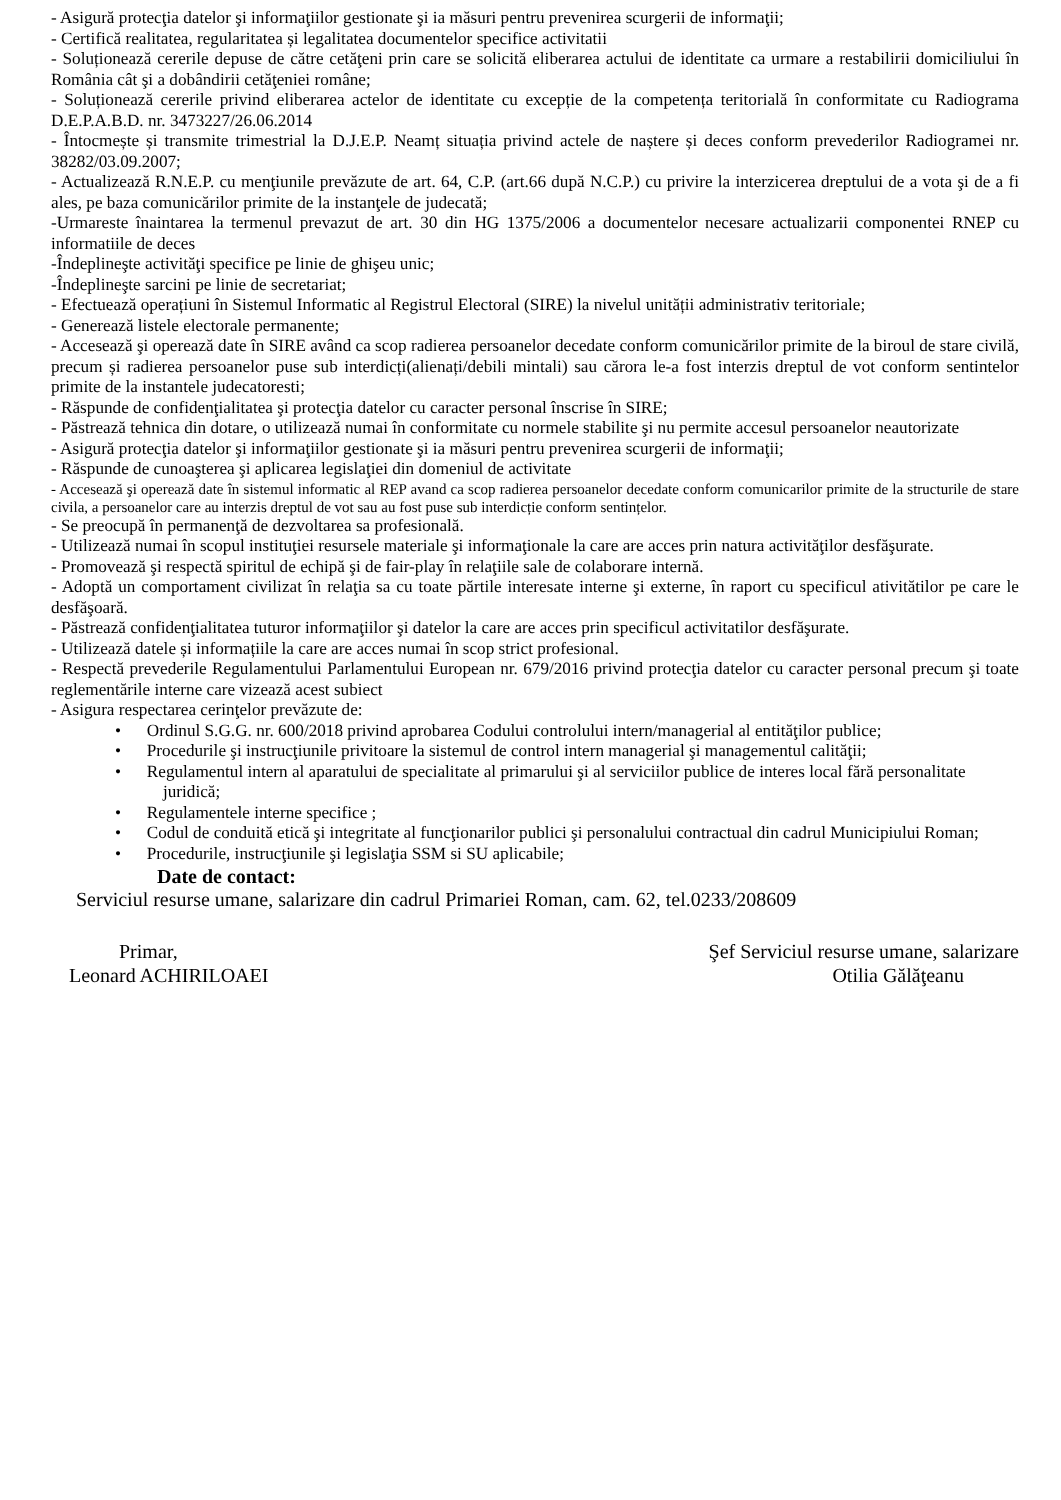- Asigură protecţia datelor şi informaţiilor gestionate şi ia măsuri pentru prevenirea scurgerii de informaţii;
- Certifică realitatea, regularitatea și legalitatea documentelor specifice activitatii
- Soluționează cererile depuse de către cetăţeni prin care se solicită eliberarea actului de identitate ca urmare a restabilirii domiciliului în România cât şi a dobândirii cetăţeniei române;
- Soluționează cererile privind eliberarea actelor de identitate cu excepție de la competența teritorială în conformitate cu Radiograma D.E.P.A.B.D. nr. 3473227/26.06.2014
- Întocmește și transmite trimestrial la D.J.E.P. Neamț situația privind actele de naștere și deces conform prevederilor Radiogramei nr. 38282/03.09.2007;
- Actualizează R.N.E.P. cu menţiunile prevăzute de art. 64, C.P. (art.66 după N.C.P.) cu privire la interzicerea dreptului de a vota şi de a fi ales, pe baza comunicărilor primite de la instanţele de judecată;
-Urmareste înaintarea la termenul prevazut de art. 30 din HG 1375/2006 a documentelor necesare actualizarii componentei RNEP cu informatiile de deces
-Îndeplineşte activităţi specifice pe linie de ghişeu unic;
-Îndeplineşte sarcini pe linie de secretariat;
- Efectuează operațiuni în Sistemul Informatic al Registrul Electoral (SIRE) la nivelul unității administrativ teritoriale;
- Generează listele electorale permanente;
- Accesează şi operează date în SIRE având ca scop radierea persoanelor decedate conform comunicărilor primite de la biroul de stare civilă, precum și radierea persoanelor puse sub interdicți(alienați/debili mintali) sau cărora le-a fost interzis dreptul de vot conform sentintelor primite de la instantele judecatoresti;
- Răspunde de confidenţialitatea şi protecţia datelor cu caracter personal înscrise în SIRE;
- Păstrează tehnica din dotare, o utilizează numai în conformitate cu normele stabilite şi nu permite accesul persoanelor neautorizate
- Asigură protecţia datelor şi informaţiilor gestionate şi ia măsuri pentru prevenirea scurgerii de informaţii;
- Răspunde de cunoaşterea şi aplicarea legislaţiei din domeniul de activitate
- Accesează şi operează date în sistemul informatic al REP avand ca scop radierea persoanelor decedate conform comunicarilor primite de la structurile de stare civila, a persoanelor care au interzis dreptul de vot sau au fost puse sub interdicție conform sentințelor.
- Se preocupă în permanenţă de dezvoltarea sa profesională.
- Utilizează numai în scopul instituţiei resursele materiale şi informaţionale la care are acces prin natura activităţilor desfăşurate.
- Promovează şi respectă spiritul de echipă şi de fair-play în relaţiile sale de colaborare internă.
- Adoptă un comportament civilizat în relaţia sa cu toate părtile interesate interne şi externe, în raport cu specificul ativitătilor pe care le desfăşoară.
- Păstrează confidenţialitatea tuturor informaţiilor şi datelor la care are acces prin specificul activitatilor desfăşurate.
- Utilizează datele și informațiile la care are acces numai în scop strict profesional.
- Respectă prevederile Regulamentului Parlamentului European nr. 679/2016 privind protecţia datelor cu caracter personal precum şi toate reglementările interne care vizează acest subiect
- Asigura respectarea cerinţelor prevăzute de:
• Ordinul S.G.G. nr. 600/2018 privind aprobarea Codului controlului intern/managerial al entităţilor publice;
• Procedurile şi instrucţiunile privitoare la sistemul de control intern managerial şi managementul calităţii;
• Regulamentul intern al aparatului de specialitate al primarului şi al serviciilor publice de interes local fără personalitate juridică;
• Regulamentele interne specifice ;
• Codul de conduită etică şi integritate al funcţionarilor publici şi personalului contractual din cadrul Municipiului Roman;
• Procedurile, instrucţiunile şi legislaţia SSM si SU aplicabile;
Date de contact:
Serviciul resurse umane, salarizare din cadrul Primariei Roman, cam. 62, tel.0233/208609
Primar,
Leonard ACHIRILOAEI
Şef Serviciul resurse umane, salarizare
Otilia Gălăţeanu